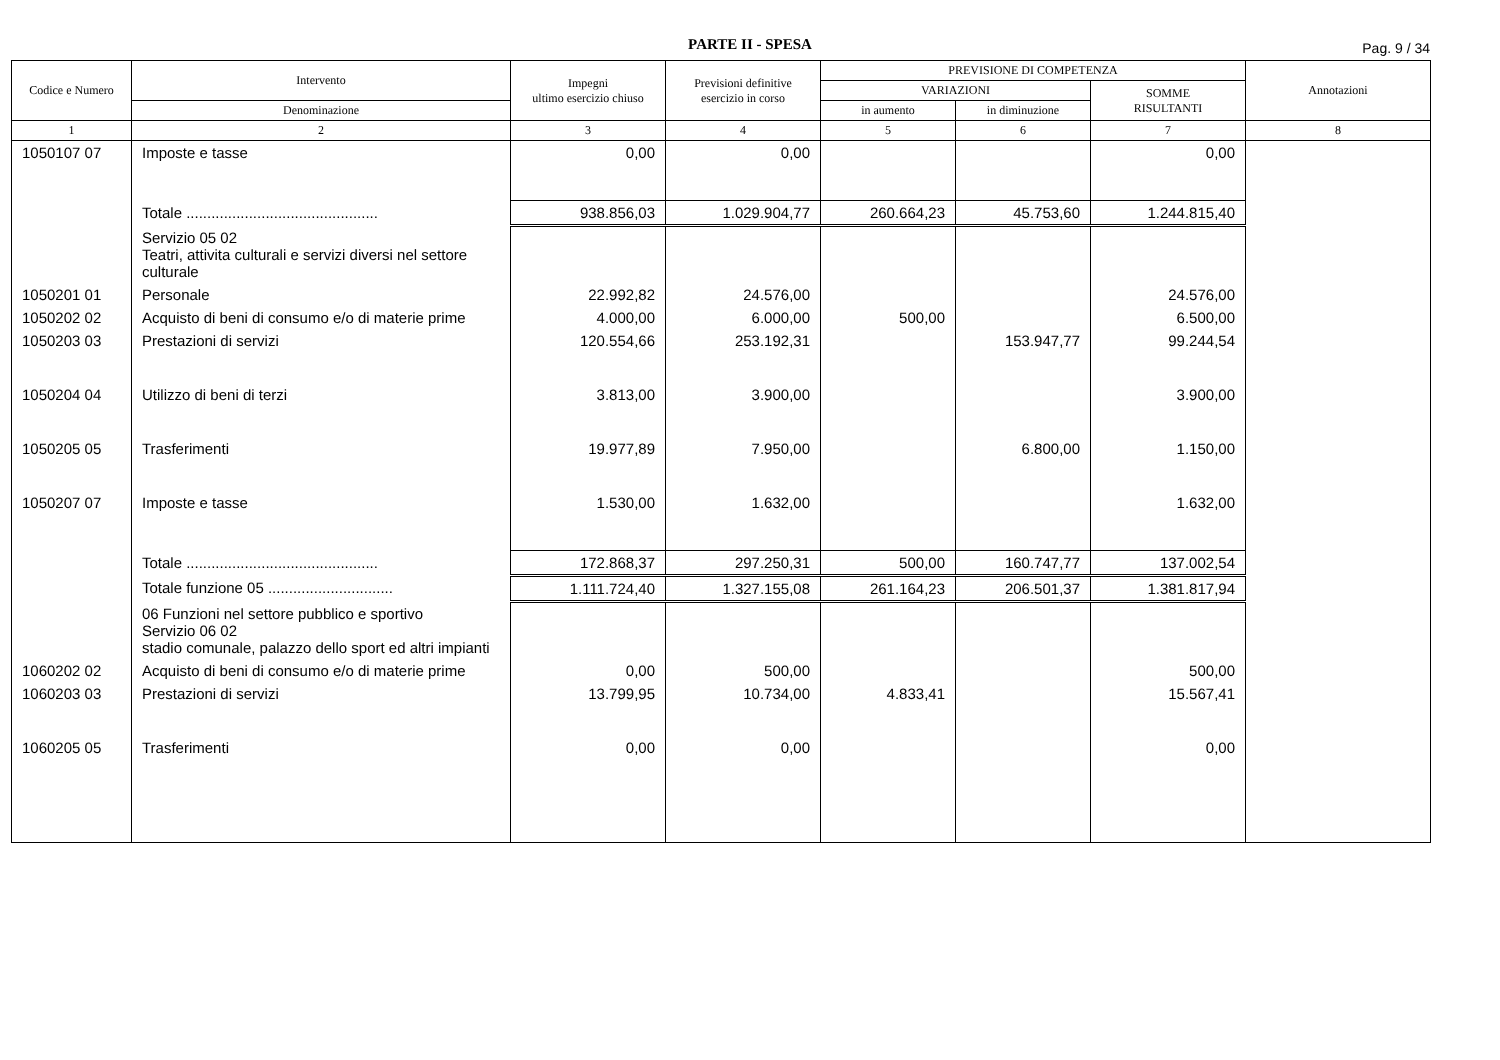PARTE II - SPESA
Pag. 9 / 34
| Codice e Numero | Intervento | Impegni ultimo esercizio chiuso | Previsioni definitive esercizio in corso | PREVISIONE DI COMPETENZA | | | Annotazioni |
| --- | --- | --- | --- | --- | --- | --- | --- |
| | | | | VARIAZIONI | | SOMME RISULTANTI | |
| | Denominazione | | | in aumento | in diminuzione | | |
| 1 | 2 | 3 | 4 | 5 | 6 | 7 | 8 |
| 1050107 07 | Imposte e tasse | 0,00 | 0,00 | | | 0,00 | |
| | Totale .............................................. | 938.856,03 | 1.029.904,77 | 260.664,23 | 45.753,60 | 1.244.815,40 | |
| | Servizio 05 02 Teatri, attivita culturali e servizi diversi nel settore culturale | | | | | | |
| 1050201 01 | Personale | 22.992,82 | 24.576,00 | | | 24.576,00 | |
| 1050202 02 | Acquisto di beni di consumo e/o di materie prime | 4.000,00 | 6.000,00 | 500,00 | | 6.500,00 | |
| 1050203 03 | Prestazioni di servizi | 120.554,66 | 253.192,31 | | 153.947,77 | 99.244,54 | |
| 1050204 04 | Utilizzo di beni di terzi | 3.813,00 | 3.900,00 | | | 3.900,00 | |
| 1050205 05 | Trasferimenti | 19.977,89 | 7.950,00 | | 6.800,00 | 1.150,00 | |
| 1050207 07 | Imposte e tasse | 1.530,00 | 1.632,00 | | | 1.632,00 | |
| | Totale .............................................. | 172.868,37 | 297.250,31 | 500,00 | 160.747,77 | 137.002,54 | |
| | Totale funzione 05 .............................. | 1.111.724,40 | 1.327.155,08 | 261.164,23 | 206.501,37 | 1.381.817,94 | |
| | 06 Funzioni nel settore pubblico e sportivo Servizio 06 02 stadio comunale, palazzo dello sport ed altri impianti | | | | | | |
| 1060202 02 | Acquisto di beni di consumo e/o di materie prime | 0,00 | 500,00 | | | 500,00 | |
| 1060203 03 | Prestazioni di servizi | 13.799,95 | 10.734,00 | 4.833,41 | | 15.567,41 | |
| 1060205 05 | Trasferimenti | 0,00 | 0,00 | | | 0,00 | |